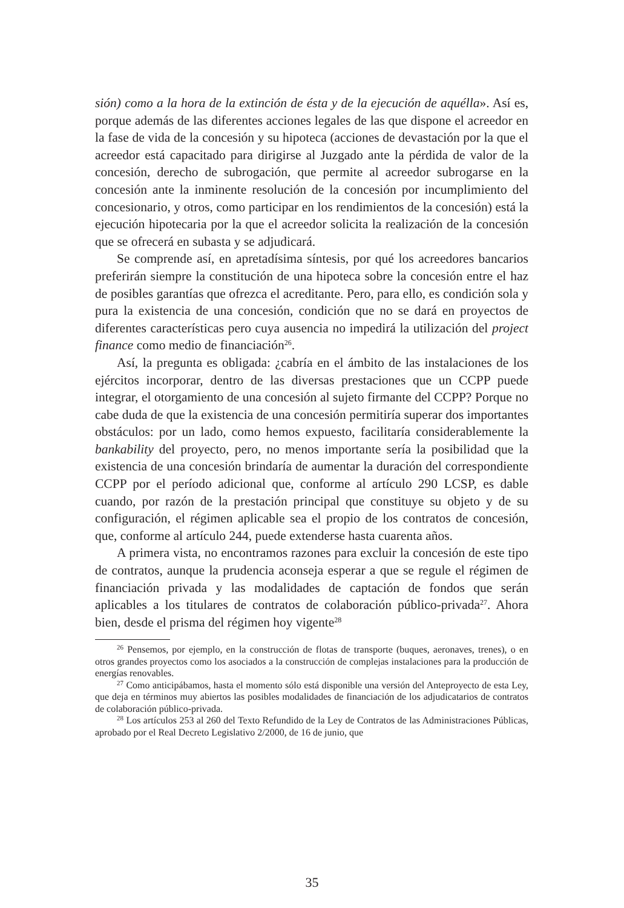sión) como a la hora de la extinción de ésta y de la ejecución de aquélla». Así es, porque además de las diferentes acciones legales de las que dispone el acreedor en la fase de vida de la concesión y su hipoteca (acciones de devastación por la que el acreedor está capacitado para dirigirse al Juzgado ante la pérdida de valor de la concesión, derecho de subrogación, que permite al acreedor subrogarse en la concesión ante la inminente resolución de la concesión por incumplimiento del concesionario, y otros, como participar en los rendimientos de la concesión) está la ejecución hipotecaria por la que el acreedor solicita la realización de la concesión que se ofrecerá en subasta y se adjudicará.
Se comprende así, en apretadísima síntesis, por qué los acreedores bancarios preferirán siempre la constitución de una hipoteca sobre la concesión entre el haz de posibles garantías que ofrezca el acreditante. Pero, para ello, es condición sola y pura la existencia de una concesión, condición que no se dará en proyectos de diferentes características pero cuya ausencia no impedirá la utilización del project finance como medio de financiación<sup>26</sup>.
Así, la pregunta es obligada: ¿cabría en el ámbito de las instalaciones de los ejércitos incorporar, dentro de las diversas prestaciones que un CCPP puede integrar, el otorgamiento de una concesión al sujeto firmante del CCPP? Porque no cabe duda de que la existencia de una concesión permitiría superar dos importantes obstáculos: por un lado, como hemos expuesto, facilitaría considerablemente la bankability del proyecto, pero, no menos importante sería la posibilidad que la existencia de una concesión brindaría de aumentar la duración del correspondiente CCPP por el período adicional que, conforme al artículo 290 LCSP, es dable cuando, por razón de la prestación principal que constituye su objeto y de su configuración, el régimen aplicable sea el propio de los contratos de concesión, que, conforme al artículo 244, puede extenderse hasta cuarenta años.
A primera vista, no encontramos razones para excluir la concesión de este tipo de contratos, aunque la prudencia aconseja esperar a que se regule el régimen de financiación privada y las modalidades de captación de fondos que serán aplicables a los titulares de contratos de colaboración público-privada<sup>27</sup>. Ahora bien, desde el prisma del régimen hoy vigente<sup>28</sup>
<sup>26</sup> Pensemos, por ejemplo, en la construcción de flotas de transporte (buques, aeronaves, trenes), o en otros grandes proyectos como los asociados a la construcción de complejas instalaciones para la producción de energías renovables.
<sup>27</sup> Como anticipábamos, hasta el momento sólo está disponible una versión del Anteproyecto de esta Ley, que deja en términos muy abiertos las posibles modalidades de financiación de los adjudicatarios de contratos de colaboración público-privada.
<sup>28</sup> Los artículos 253 al 260 del Texto Refundido de la Ley de Contratos de las Administraciones Públicas, aprobado por el Real Decreto Legislativo 2/2000, de 16 de junio, que
35